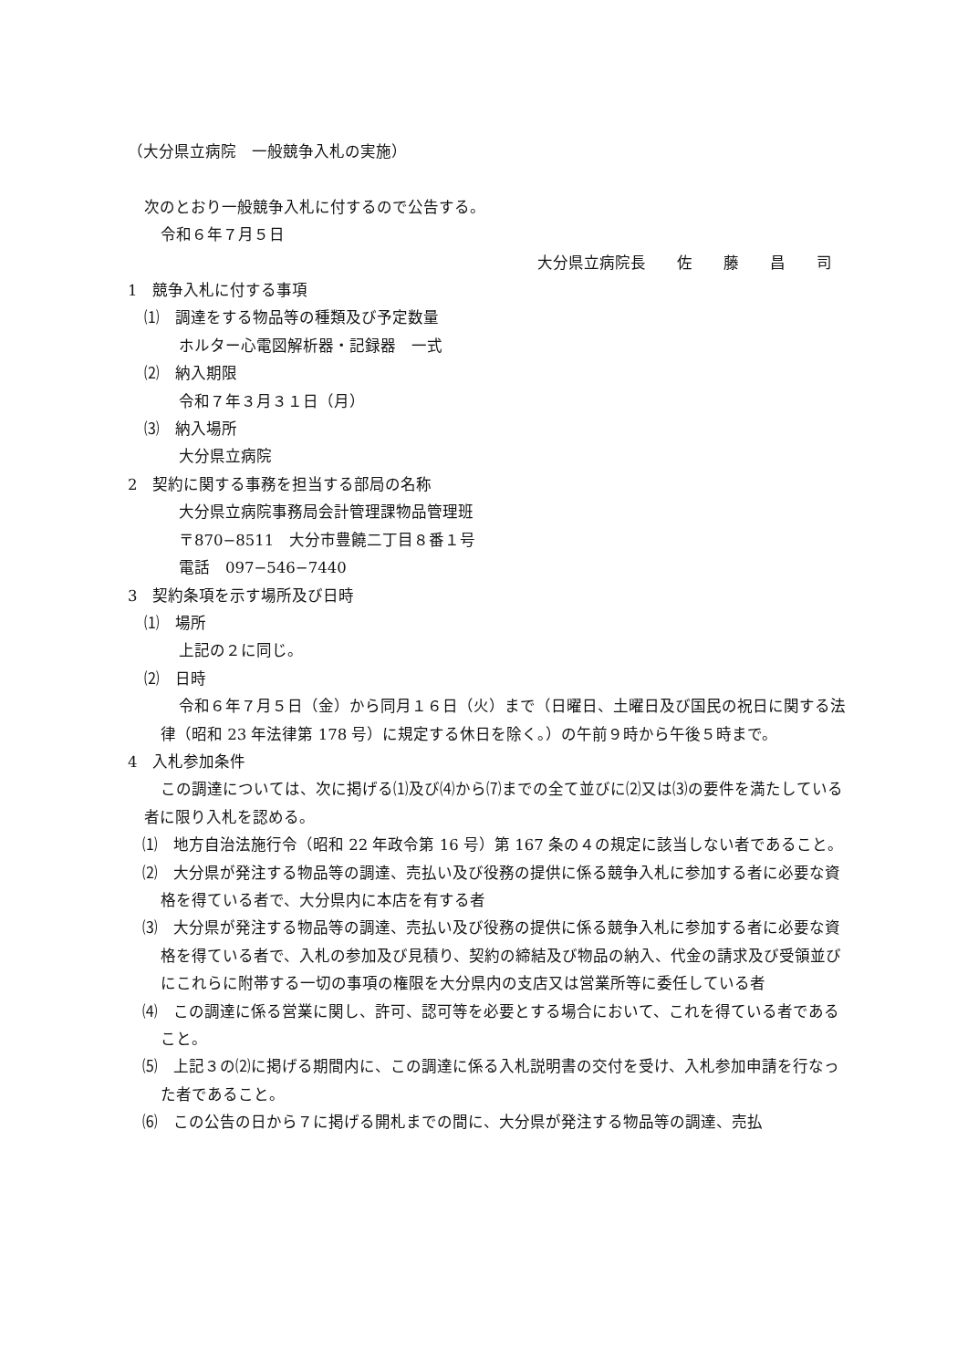（大分県立病院　一般競争入札の実施）
次のとおり一般競争入札に付するので公告する。
令和６年７月５日
大分県立病院長　　佐　　藤　　昌　　司
1　競争入札に付する事項
⑴　調達をする物品等の種類及び予定数量
ホルター心電図解析器・記録器　一式
⑵　納入期限
令和７年３月３１日（月）
⑶　納入場所
大分県立病院
2　契約に関する事務を担当する部局の名称
大分県立病院事務局会計管理課物品管理班
〒870−8511　大分市豊饒二丁目８番１号
電話　097−546−7440
3　契約条項を示す場所及び日時
⑴　場所
上記の２に同じ。
⑵　日時
令和６年７月５日（金）から同月１６日（火）まで（日曜日、土曜日及び国民の祝日に関する法律（昭和 23 年法律第 178 号）に規定する休日を除く。）の午前９時から午後５時まで。
4　入札参加条件
この調達については、次に掲げる⑴及び⑷から⑺までの全て並びに⑵又は⑶の要件を満たしている者に限り入札を認める。
⑴　地方自治法施行令（昭和 22 年政令第 16 号）第 167 条の４の規定に該当しない者であること。
⑵　大分県が発注する物品等の調達、売払い及び役務の提供に係る競争入札に参加する者に必要な資格を得ている者で、大分県内に本店を有する者
⑶　大分県が発注する物品等の調達、売払い及び役務の提供に係る競争入札に参加する者に必要な資格を得ている者で、入札の参加及び見積り、契約の締結及び物品の納入、代金の請求及び受領並びにこれらに附帯する一切の事項の権限を大分県内の支店又は営業所等に委任している者
⑷　この調達に係る営業に関し、許可、認可等を必要とする場合において、これを得ている者であること。
⑸　上記３の⑵に掲げる期間内に、この調達に係る入札説明書の交付を受け、入札参加申請を行なった者であること。
⑹　この公告の日から７に掲げる開札までの間に、大分県が発注する物品等の調達、売払